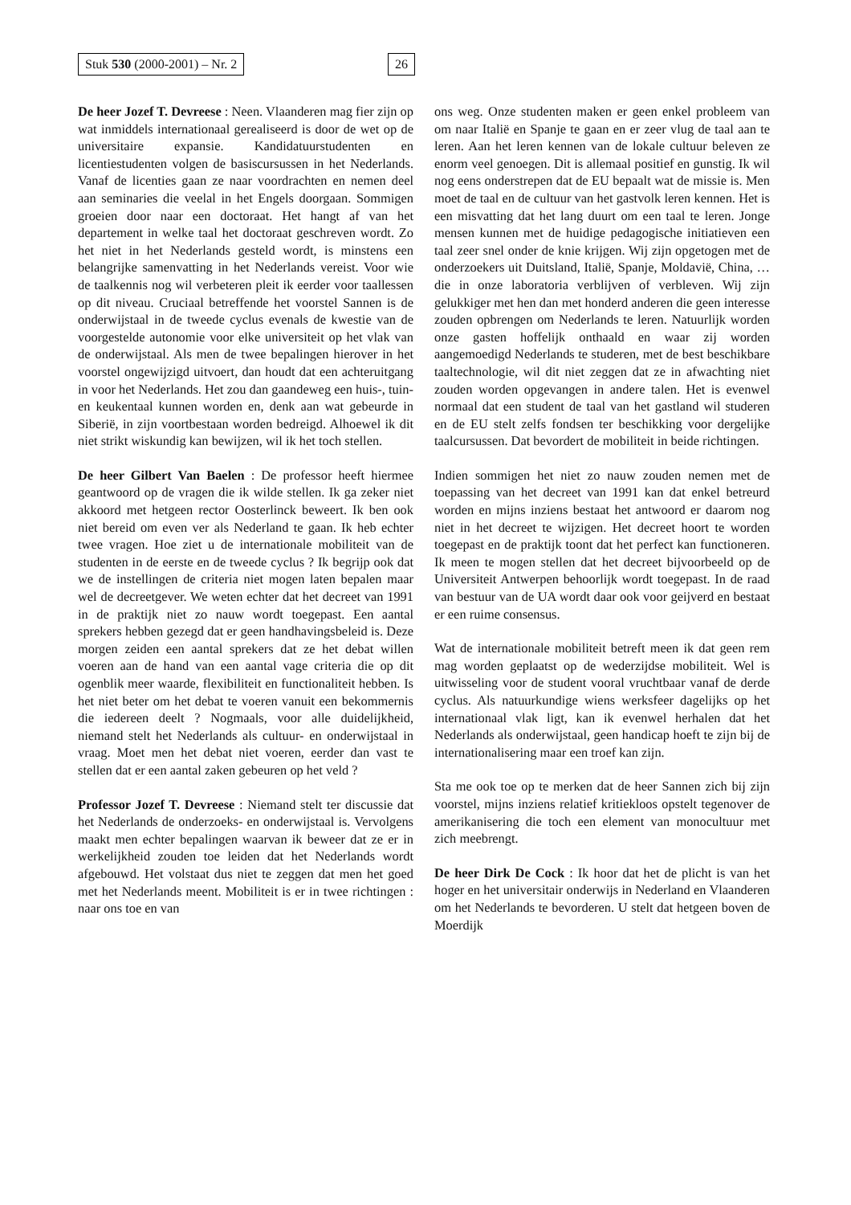Stuk 530 (2000-2001) – Nr. 2 26
De heer Jozef T. Devreese : Neen. Vlaanderen mag fier zijn op wat inmiddels internationaal gerealiseerd is door de wet op de universitaire expansie. Kandidatuurstudenten en licentiestudenten volgen de basiscursussen in het Nederlands. Vanaf de licenties gaan ze naar voordrachten en nemen deel aan seminaries die veelal in het Engels doorgaan. Sommigen groeien door naar een doctoraat. Het hangt af van het departement in welke taal het doctoraat geschreven wordt. Zo het niet in het Nederlands gesteld wordt, is minstens een belangrijke samenvatting in het Nederlands vereist. Voor wie de taalkennis nog wil verbeteren pleit ik eerder voor taallessen op dit niveau. Cruciaal betreffende het voorstel Sannen is de onderwijstaal in de tweede cyclus evenals de kwestie van de voorgestelde autonomie voor elke universiteit op het vlak van de onderwijstaal. Als men de twee bepalingen hierover in het voorstel ongewijzigd uitvoert, dan houdt dat een achteruitgang in voor het Nederlands. Het zou dan gaandeweg een huis-, tuin- en keukentaal kunnen worden en, denk aan wat gebeurde in Siberië, in zijn voortbestaan worden bedreigd. Alhoewel ik dit niet strikt wiskundig kan bewijzen, wil ik het toch stellen.
De heer Gilbert Van Baelen : De professor heeft hiermee geantwoord op de vragen die ik wilde stellen. Ik ga zeker niet akkoord met hetgeen rector Oosterlinck beweert. Ik ben ook niet bereid om even ver als Nederland te gaan. Ik heb echter twee vragen. Hoe ziet u de internationale mobiliteit van de studenten in de eerste en de tweede cyclus ? Ik begrijp ook dat we de instellingen de criteria niet mogen laten bepalen maar wel de decreetgever. We weten echter dat het decreet van 1991 in de praktijk niet zo nauw wordt toegepast. Een aantal sprekers hebben gezegd dat er geen handhavingsbeleid is. Deze morgen zeiden een aantal sprekers dat ze het debat willen voeren aan de hand van een aantal vage criteria die op dit ogenblik meer waarde, flexibiliteit en functionaliteit hebben. Is het niet beter om het debat te voeren vanuit een bekommernis die iedereen deelt ? Nogmaals, voor alle duidelijkheid, niemand stelt het Nederlands als cultuur- en onderwijstaal in vraag. Moet men het debat niet voeren, eerder dan vast te stellen dat er een aantal zaken gebeuren op het veld ?
Professor Jozef T. Devreese : Niemand stelt ter discussie dat het Nederlands de onderzoeks- en onderwijstaal is. Vervolgens maakt men echter bepalingen waarvan ik beweer dat ze er in werkelijkheid zouden toe leiden dat het Nederlands wordt afgebouwd. Het volstaat dus niet te zeggen dat men het goed met het Nederlands meent. Mobiliteit is er in twee richtingen : naar ons toe en van
ons weg. Onze studenten maken er geen enkel probleem van om naar Italië en Spanje te gaan en er zeer vlug de taal aan te leren. Aan het leren kennen van de lokale cultuur beleven ze enorm veel genoegen. Dit is allemaal positief en gunstig. Ik wil nog eens onderstrepen dat de EU bepaalt wat de missie is. Men moet de taal en de cultuur van het gastvolk leren kennen. Het is een misvatting dat het lang duurt om een taal te leren. Jonge mensen kunnen met de huidige pedagogische initiatieven een taal zeer snel onder de knie krijgen. Wij zijn opgetogen met de onderzoekers uit Duitsland, Italië, Spanje, Moldavië, China, … die in onze laboratoria verblijven of verbleven. Wij zijn gelukkiger met hen dan met honderd anderen die geen interesse zouden opbrengen om Nederlands te leren. Natuurlijk worden onze gasten hoffelijk onthaald en waar zij worden aangemoedigd Nederlands te studeren, met de best beschikbare taaltechnologie, wil dit niet zeggen dat ze in afwachting niet zouden worden opgevangen in andere talen. Het is evenwel normaal dat een student de taal van het gastland wil studeren en de EU stelt zelfs fondsen ter beschikking voor dergelijke taalcursussen. Dat bevordert de mobiliteit in beide richtingen.
Indien sommigen het niet zo nauw zouden nemen met de toepassing van het decreet van 1991 kan dat enkel betreurd worden en mijns inziens bestaat het antwoord er daarom nog niet in het decreet te wijzigen. Het decreet hoort te worden toegepast en de praktijk toont dat het perfect kan functioneren. Ik meen te mogen stellen dat het decreet bijvoorbeeld op de Universiteit Antwerpen behoorlijk wordt toegepast. In de raad van bestuur van de UA wordt daar ook voor geijverd en bestaat er een ruime consensus.
Wat de internationale mobiliteit betreft meen ik dat geen rem mag worden geplaatst op de wederzijdse mobiliteit. Wel is uitwisseling voor de student vooral vruchtbaar vanaf de derde cyclus. Als natuurkundige wiens werksfeer dagelijks op het internationaal vlak ligt, kan ik evenwel herhalen dat het Nederlands als onderwijstaal, geen handicap hoeft te zijn bij de internationalisering maar een troef kan zijn.
Sta me ook toe op te merken dat de heer Sannen zich bij zijn voorstel, mijns inziens relatief kritiekloos opstelt tegenover de amerikanisering die toch een element van monocultuur met zich meebrengt.
De heer Dirk De Cock : Ik hoor dat het de plicht is van het hoger en het universitair onderwijs in Nederland en Vlaanderen om het Nederlands te bevorderen. U stelt dat hetgeen boven de Moerdijk